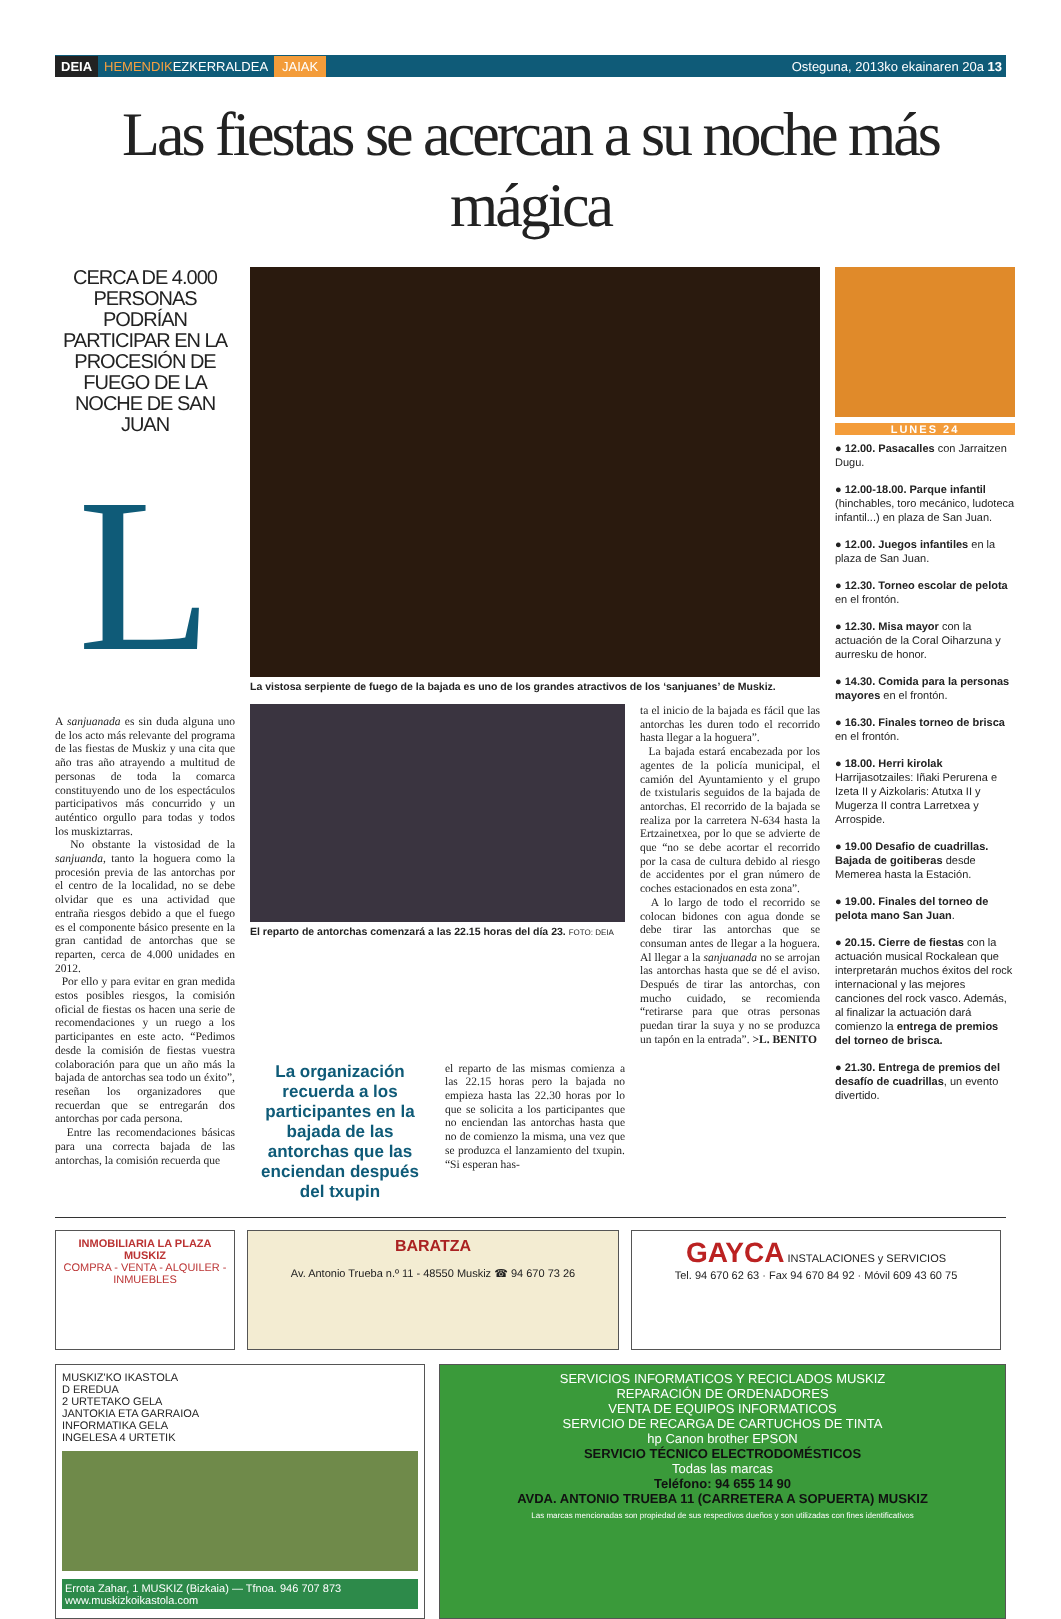DEIA HEMENDIKEZKERRALDEA JAIAK Osteguna, 2013ko ekainaren 20a 13
Las fiestas se acercan a su noche más mágica
CERCA DE 4.000 PERSONAS PODRÍAN PARTICIPAR EN LA PROCESIÓN DE FUEGO DE LA NOCHE DE SAN JUAN
L
A sanjuanada es sin duda alguna uno de los acto más relevante del programa de las fiestas de Muskiz y una cita que año tras año atrayendo a multitud de personas de toda la comarca constituyendo uno de los espectáculos participativos más concurrido y un auténtico orgullo para todas y todos los muskiztarras.
No obstante la vistosidad de la sanjuanda, tanto la hoguera como la procesión previa de las antorchas por el centro de la localidad, no se debe olvidar que es una actividad que entraña riesgos debido a que el fuego es el componente básico presente en la gran cantidad de antorchas que se reparten, cerca de 4.000 unidades en 2012.
Por ello y para evitar en gran medida estos posibles riesgos, la comisión oficial de fiestas os hacen una serie de recomendaciones y un ruego a los participantes en este acto. “Pedimos desde la comisión de fiestas vuestra colaboración para que un año más la bajada de antorchas sea todo un éxito”, reseñan los organizadores que recuerdan que se entregarán dos antorchas por cada persona.
Entre las recomendaciones básicas para una correcta bajada de las antorchas, la comisión recuerda que
La vistosa serpiente de fuego de la bajada es uno de los grandes atractivos de los ‘sanjuanes’ de Muskiz.
El reparto de antorchas comenzará a las 22.15 horas del día 23. FOTO: DEIA
ta el inicio de la bajada es fácil que las antorchas les duren todo el recorrido hasta llegar a la hoguera”.
La bajada estará encabezada por los agentes de la policía municipal, el camión del Ayuntamiento y el grupo de txistularis seguidos de la bajada de antorchas. El recorrido de la bajada se realiza por la carretera N-634 hasta la Ertzainetxea, por lo que se advierte de que “no se debe acortar el recorrido por la casa de cultura debido al riesgo de accidentes por el gran número de coches estacionados en esta zona”.
A lo largo de todo el recorrido se colocan bidones con agua donde se debe tirar las antorchas que se consuman antes de llegar a la hoguera. Al llegar a la sanjuanada no se arrojan las antorchas hasta que se dé el aviso. Después de tirar las antorchas, con mucho cuidado, se recomienda “retirarse para que otras personas puedan tirar la suya y no se produzca un tapón en la entrada”. >L. BENITO
La organización recuerda a los participantes en la bajada de las antorchas que las enciendan después del txupin
el reparto de las mismas comienza a las 22.15 horas pero la bajada no empieza hasta las 22.30 horas por lo que se solicita a los participantes que no enciendan las antorchas hasta que no de comienzo la misma, una vez que se produzca el lanzamiento del txupin. “Si esperan has-
LUNES 24
● 12.00. Pasacalles con Jarraitzen Dugu.
● 12.00-18.00. Parque infantil (hinchables, toro mecánico, ludoteca infantil...) en plaza de San Juan.
● 12.00. Juegos infantiles en la plaza de San Juan.
● 12.30. Torneo escolar de pelota en el frontón.
● 12.30. Misa mayor con la actuación de la Coral Oiharzuna y aurresku de honor.
● 14.30. Comida para la personas mayores en el frontón.
● 16.30. Finales torneo de brisca en el frontón.
● 18.00. Herri kirolak Harrijasotzailes: Iñaki Perurena e Izeta II y Aizkolaris: Atutxa II y Mugerza II contra Larretxea y Arrospide.
● 19.00 Desafio de cuadrillas. Bajada de goitiberas desde Memerea hasta la Estación.
● 19.00. Finales del torneo de pelota mano San Juan.
● 20.15. Cierre de fiestas con la actuación musical Rockalean que interpretarán muchos éxitos del rock internacional y las mejores canciones del rock vasco. Además, al finalizar la actuación dará comienzo la entrega de premios del torneo de brisca.
● 21.30. Entrega de premios del desafío de cuadrillas, un evento divertido.
INMOBILIARIA LA PLAZA MUSKIZ
COMPRA - VENTA - ALQUILER - INMUEBLES
BARATZA
Av. Antonio Trueba n.º 11 - 48550 Muskiz ☎ 94 670 73 26
GAYCA INSTALACIONES y SERVICIOS
Tel. 94 670 62 63 · Fax 94 670 84 92 · Móvil 609 43 60 75
MUSKIZ'KO IKASTOLA
D EREDUA
2 URTETAKO GELA
JANTOKIA ETA GARRAIOA
INFORMATIKA GELA
INGELESA 4 URTETIK
Errota Zahar, 1 MUSKIZ (Bizkaia) — Tfnoa. 946 707 873 www.muskizkoikastola.com
SERVICIOS INFORMATICOS Y RECICLADOS MUSKIZ
REPARACIÓN DE ORDENADORES
VENTA DE EQUIPOS INFORMATICOS
SERVICIO DE RECARGA DE CARTUCHOS DE TINTA
hp Canon brother EPSON
SERVICIO TÉCNICO ELECTRODOMÉSTICOS
Todas las marcas
Teléfono: 94 655 14 90
AVDA. ANTONIO TRUEBA 11 (CARRETERA A SOPUERTA) MUSKIZ
Las marcas mencionadas son propiedad de sus respectivos dueños y son utilizadas con fines identificativos